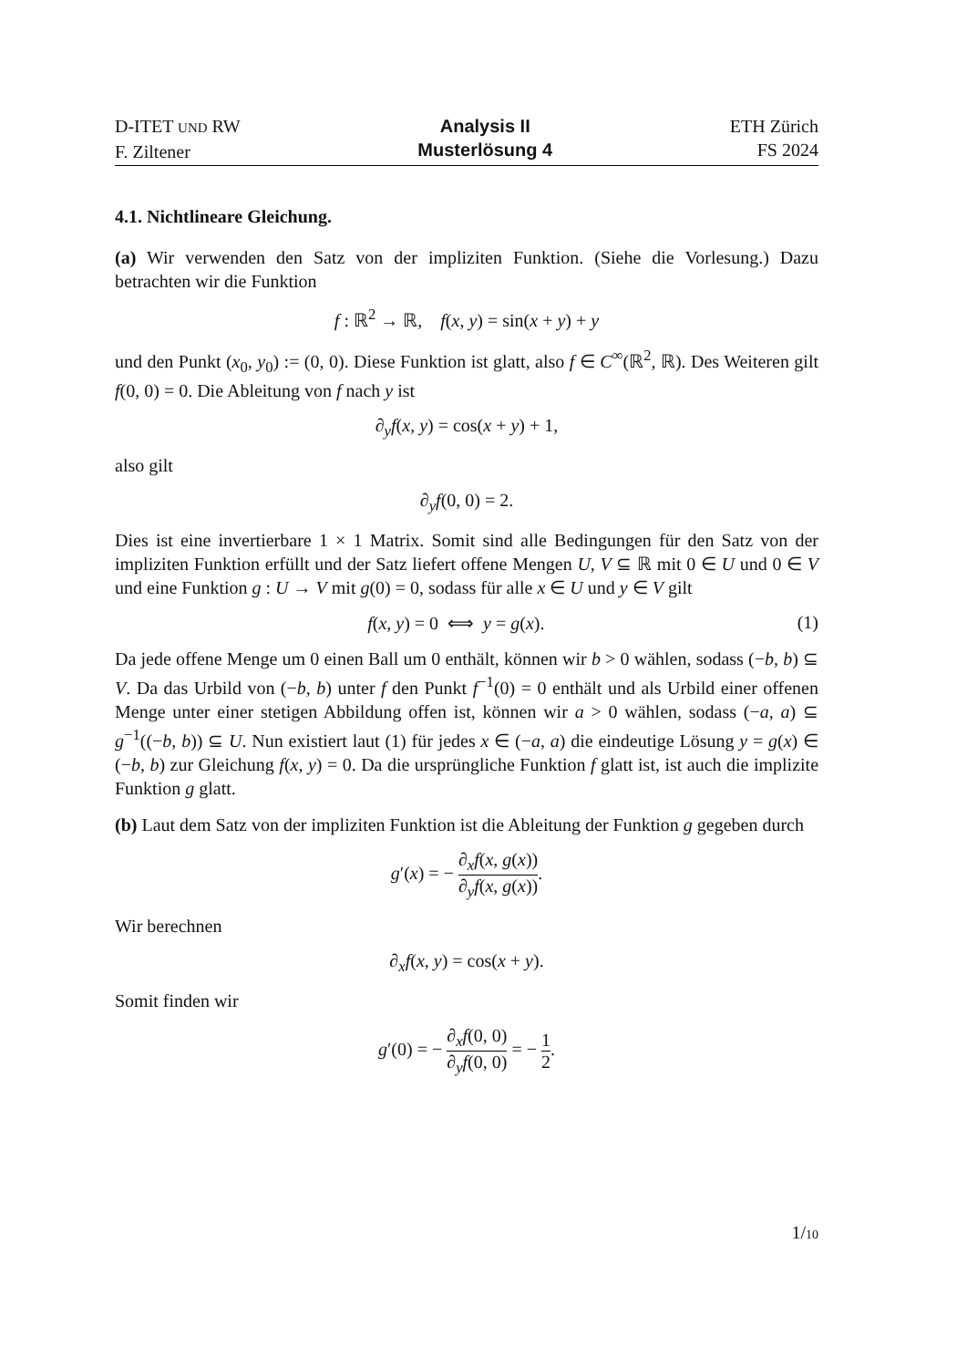D-ITET UND RW
F. Ziltener
Analysis II
Musterlösung 4
ETH Zürich
FS 2024
4.1. Nichtlineare Gleichung.
(a) Wir verwenden den Satz von der impliziten Funktion. (Siehe die Vorlesung.) Dazu betrachten wir die Funktion
f : ℝ<sup>2</sup> → ℝ, f(x, y) = sin(x + y) + y
und den Punkt (x<sub>0</sub>, y<sub>0</sub>) := (0, 0). Diese Funktion ist glatt, also f ∈ C<sup>∞</sup>(ℝ<sup>2</sup>, ℝ). Des Weiteren gilt f(0, 0) = 0. Die Ableitung von f nach y ist
∂<sub>y</sub>f(x, y) = cos(x + y) + 1,
also gilt
∂<sub>y</sub>f(0, 0) = 2.
Dies ist eine invertierbare 1 × 1 Matrix. Somit sind alle Bedingungen für den Satz von der impliziten Funktion erfüllt und der Satz liefert offene Mengen U, V ⊆ ℝ mit 0 ∈ U und 0 ∈ V und eine Funktion g : U → V mit g(0) = 0, sodass für alle x ∈ U und y ∈ V gilt
(1) f(x, y) = 0 ⟺ y = g(x).
Da jede offene Menge um 0 einen Ball um 0 enthält, können wir b > 0 wählen, sodass (−b, b) ⊆ V. Da das Urbild von (−b, b) unter f den Punkt f<sup>−1</sup>(0) = 0 enthält und als Urbild einer offenen Menge unter einer stetigen Abbildung offen ist, können wir a > 0 wählen, sodass (−a, a) ⊆ g<sup>−1</sup>((−b, b)) ⊆ U. Nun existiert laut (1) für jedes x ∈ (−a, a) die eindeutige Lösung y = g(x) ∈ (−b, b) zur Gleichung f(x, y) = 0. Da die ursprüngliche Funktion f glatt ist, ist auch die implizite Funktion g glatt.
(b) Laut dem Satz von der impliziten Funktion ist die Ableitung der Funktion g gegeben durch
g′(x) = − ∂<sub>x</sub>f(x, g(x)) ∂<sub>y</sub>f(x, g(x)).
Wir berechnen
∂<sub>x</sub>f(x, y) = cos(x + y).
Somit finden wir
g′(0) = − ∂<sub>x</sub>f(0, 0) ∂<sub>y</sub>f(0, 0) = − 1 2.
1/10